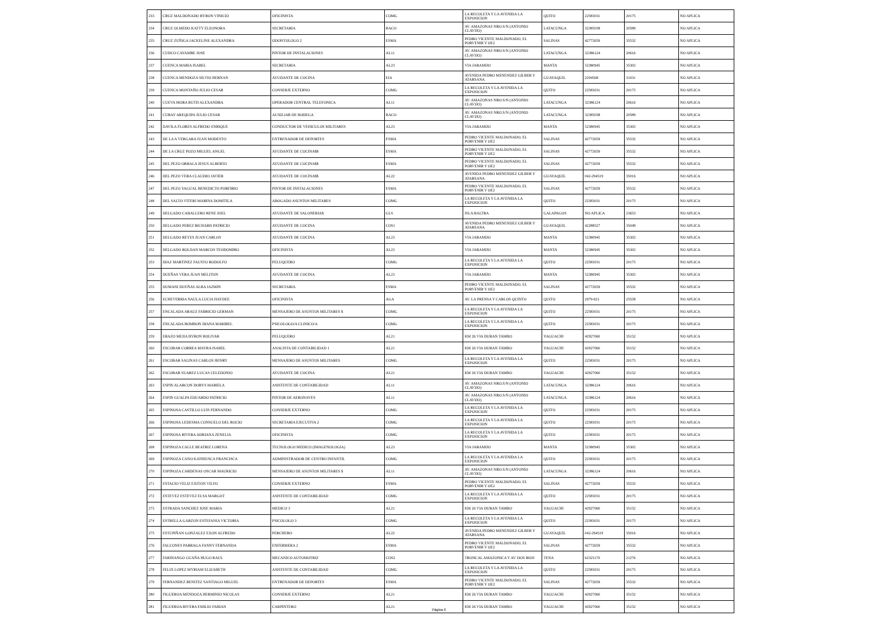| 233 | CRUZ MALDONADO BYRON VINICIO | OFICINISTA | COMG | LA RECOLETA Y LA AVENIDA LA EXPOSICION | QUITO | 22583031 | 20175 | NO APLICA |
| 234 | CRUZ OLMEDO KATTY ELEONORA | SECRETARIA | BACO | AV. AMAZONAS NRO.S/N (ANTONIO CLAVIJO) | LATACUNGA | 32385038 | 20589 | NO APLICA |
| 235 | CRUZ ZUÑIGA JACKELINE ALEXANDRA | ODONTOLOGO 2 | ESMA | PEDRO VICENTE MALDONADO, EL PORVENIR Y OE2 | SALINAS | 42772659 | 35532 | NO APLICA |
| 236 | CUDCO CAYAMBE JOSE | PINTOR DE INSTALACIONES | AL11 | AV. AMAZONAS NRO.S/N (ANTONIO CLAVIJO) | LATACUNGA | 32386124 | 20616 | NO APLICA |
| 237 | CUENCA MARIA ISABEL | SECRETARIA | AL23 | VIA JARAMIJO | MANTA | 52380945 | 35302 | NO APLICA |
| 238 | CUENCA MENDOZA SILVIO HERNAN | AYUDANTE DE COCINA | EIA | AVENIDA PEDRO MENENDEZ GILBER Y ATARSANA | GUAYAQUIL | 2294568 | 31031 | NO APLICA |
| 239 | CUENCA MONTAÑO JULIO CESAR | CONSERJE EXTERNO | COMG | LA RECOLETA Y LA AVENIDA LA EXPOSICION | QUITO | 22583031 | 20175 | NO APLICA |
| 240 | CUEVA MORA RUTH ALEXANDRA | OPERADOR CENTRAL TELEFONICA | AL11 | AV. AMAZONAS NRO.S/N (ANTONIO CLAVIJO) | LATACUNGA | 32386124 | 20616 | NO APLICA |
| 241 | CURAY AREQUIPA JULIO CESAR | AUXILIAR DE BODEGA | BACO | AV. AMAZONAS NRO.S/N (ANTONIO CLAVIJO) | LATACUNGA | 32385038 | 20589 | NO APLICA |
| 242 | DAVILA FLORES ALFREDO ENRIQUE | CONDUCTOR DE VEHICULOS MILITARES | AL23 | VIA JARAMIJO | MANTA | 52380945 | 35302 | NO APLICA |
| 243 | DE LA A VERGARA JUAN MODESTO | ENTRENADOR DE DEPORTES | ESMA | PEDRO VICENTE MALDONADO, EL PORVENIR Y OE2 | SALINAS | 42772659 | 35532 | NO APLICA |
| 244 | DE LA CRUZ POZO MIGUEL ANGEL | AYUDANTE DE COCINA$$ | ESMA | PEDRO VICENTE MALDONADO, EL PORVENIR Y OE2 | SALINAS | 42772659 | 35532 | NO APLICA |
| 245 | DEL PEZO ORRALA JESUS ALBERTO | AYUDANTE DE COCINA$$ | ESMA | PEDRO VICENTE MALDONADO, EL PORVENIR Y OE2 | SALINAS | 42772659 | 35532 | NO APLICA |
| 246 | DEL PEZO VERA CLAUDIO JAVIER | AYUDANTE DE COCINA$$ | AL22 | AVENIDA PEDRO MENENDEZ GILBER Y ATARSANA | GUAYAQUIL | 042-294519 | 35016 | NO APLICA |
| 247 | DEL PEZO YAGUAL BENEDICTO PORFIRIO | PINTOR DE INSTALACIONES | ESMA | PEDRO VICENTE MALDONADO, EL PORVENIR Y OE2 | SALINAS | 42772659 | 35532 | NO APLICA |
| 248 | DEL SALTO VITERI MARINA DOMITILA | ABOGADO ASUNTOS MILITARES | COMG | LA RECOLETA Y LA AVENIDA LA EXPOSICION | QUITO | 22583031 | 20175 | NO APLICA |
| 249 | DELGADO CABALLERO RENE JOEL | AYUDANTE DE SALONERIA$ | GLS | ISLA BALTRA | GALAPAGOS | NO APLICA | 23653 | NO APLICA |
| 250 | DELGADO PEREZ RICHARD PATRICIO | AYUDANTE DE COCINA | COS1 | AVENIDA PEDRO MENENDEZ GILBER Y ATARSANA | GUAYAQUIL | 42288527 | 35049 | NO APLICA |
| 251 | DELGADO REYES JUAN CARLOS | AYUDANTE DE COCINA | AL23 | VIA JARAMIJO | MANTA | 52380945 | 35302 | NO APLICA |
| 252 | DELGADO ROLDAN MARCOS TEODOMIRO | OFICINISTA | AL23 | VIA JARAMIJO | MANTA | 52380945 | 35302 | NO APLICA |
| 253 | DIAZ MARTINEZ FAUSTO RODOLFO | PELUQUERO | COMG | LA RECOLETA Y LA AVENIDA LA EXPOSICION | QUITO | 22583031 | 20175 | NO APLICA |
| 254 | DUEÑAS VERA JUAN MELITON | AYUDANTE DE COCINA | AL23 | VIA JARAMIJO | MANTA | 52380945 | 35302 | NO APLICA |
| 255 | DUMANI DUEÑAS ALBA JAZMIN | SECRETARIA | ESMA | PEDRO VICENTE MALDONADO, EL PORVENIR Y OE2 | SALINAS | 42772659 | 35532 | NO APLICA |
| 256 | ECHEVERRIA NAULA LUCIA HAYDEE | OFICINISTA | AGA | AV. LA PRENSA Y CARLOS QUINTO | QUITO | 2979-921 | 25558 | NO APLICA |
| 257 | ENCALADA ARAUZ FABRICIO GERMAN | MENSAJERO DE ASUNTOS MILITARES $ | COMG | LA RECOLETA Y LA AVENIDA LA EXPOSICION | QUITO | 22583031 | 20175 | NO APLICA |
| 258 | ENCALADA BOMBON DIANA MARIBEL | PSICOLOGO/A CLINICO/A | COMG | LA RECOLETA Y LA AVENIDA LA EXPOSICION | QUITO | 22583031 | 20175 | NO APLICA |
| 259 | ERAZO MEJIA BYRON BOLIVAR | PELUQUERO | AL21 | KM 26 VIA DURAN TAMBO | YAGUACHI | 42927060 | 35152 | NO APLICA |
| 260 | ESCOBAR CORREA MAYRA ISABEL | ANALISTA DE CONTABILIDAD 1 | AL21 | KM 26 VIA DURAN TAMBO | YAGUACHI | 42927060 | 35152 | NO APLICA |
| 261 | ESCOBAR SALINAS CARLOS HENRY | MENSAJERO DE ASUNTOS MILITARES | COMG | LA RECOLETA Y LA AVENIDA LA EXPOSICION | QUITO | 22583031 | 20175 | NO APLICA |
| 262 | ESCOBAR SUAREZ LUCAS CELEDONIO | AYUDANTE DE COCINA | AL21 | KM 26 VIA DURAN TAMBO | YAGUACHI | 42927060 | 35152 | NO APLICA |
| 263 | ESPIN ALARCON DORYS MARIELA | ASISTENTE DE CONTABILIDAD | AL11 | AV. AMAZONAS NRO.S/N (ANTONIO CLAVIJO) | LATACUNGA | 32386124 | 20616 | NO APLICA |
| 264 | ESPIN GUALPA EDUARDO PATRICIO | PINTOR DE AERONAVES | AL11 | AV. AMAZONAS NRO.S/N (ANTONIO CLAVIJO) | LATACUNGA | 32386124 | 20616 | NO APLICA |
| 265 | ESPINOSA CASTILLO LUIS FERNANDO | CONSERJE EXTERNO | COMG | LA RECOLETA Y LA AVENIDA LA EXPOSICION | QUITO | 22583031 | 20175 | NO APLICA |
| 266 | ESPINOSA LEDESMA CONSUELO DEL ROCIO | SECRETARIA EJECUTIVA 2 | COMG | LA RECOLETA Y LA AVENIDA LA EXPOSICION | QUITO | 22583031 | 20175 | NO APLICA |
| 267 | ESPINOSA RIVERA ADRIANA ZENELIA | OFICINISTA | COMG | LA RECOLETA Y LA AVENIDA LA EXPOSICION | QUITO | 22583031 | 20175 | NO APLICA |
| 268 | ESPINOZA CALLE BEATRIZ LORENA | TECNOLOGO MEDICO (IMAGENOLOGIA) | AL23 | VIA JARAMIJO | MANTA | 52380945 | 35302 | NO APLICA |
| 269 | ESPINOZA CANO KATHIUSCA FRANCISCA | ADMINISTRADOR DE CENTRO INFANTIL | COMG | LA RECOLETA Y LA AVENIDA LA EXPOSICION | QUITO | 22583031 | 20175 | NO APLICA |
| 270 | ESPINOZA CARDENAS OSCAR MAURICIO | MENSAJERO DE ASUNTOS MILITARES $ | AL11 | AV. AMAZONAS NRO.S/N (ANTONIO CLAVIJO) | LATACUNGA | 32386124 | 20616 | NO APLICA |
| 271 | ESTACIO VELIZ EXITON VILFO | CONSERJE EXTERNO | ESMA | PEDRO VICENTE MALDONADO, EL PORVENIR Y OE2 | SALINAS | 42772659 | 35532 | NO APLICA |
| 272 | ESTEVEZ ESTEVEZ ELSA MARGOT | ASISTENTE DE CONTABILIDAD | COMG | LA RECOLETA Y LA AVENIDA LA EXPOSICION | QUITO | 22583031 | 20175 | NO APLICA |
| 273 | ESTRADA SANCHEZ JOSE MARIA | MEDICO 3 | AL21 | KM 26 VIA DURAN TAMBO | YAGUACHI | 42927060 | 35152 | NO APLICA |
| 274 | ESTRELLA GARZON ESTEFANIA VICTORIA | PSICOLOGO 3 | COMG | LA RECOLETA Y LA AVENIDA LA EXPOSICION | QUITO | 22583031 | 20175 | NO APLICA |
| 275 | ESTUPIÑAN GONZALEZ EXON ALFREDO | PERCHERO | AL22 | AVENIDA PEDRO MENENDEZ GILBER Y ATARSANA | GUAYAQUIL | 042-294519 | 35016 | NO APLICA |
| 276 | FALCONES PARRAGA FANNY FERNANDA | ENFERMERA 2 | ESMA | PEDRO VICENTE MALDONADO, EL PORVENIR Y OE2 | SALINAS | 42772659 | 35532 | NO APLICA |
| 277 | FARINANGO GUAÑA HUGO RAUL | MECANICO AUTOMOTRIZ | COS2 | TRONCAL AMAZONICA Y AV. DOS RIOS | TENA | 62323170 | 21276 | NO APLICA |
| 278 | FELIX LOPEZ MYRIAM ELIZABETH | ASISTENTE DE CONTABILIDAD | COMG | LA RECOLETA Y LA AVENIDA LA EXPOSICION | QUITO | 22583031 | 20175 | NO APLICA |
| 279 | FERNANDEZ BENITEZ SANTIAGO MIGUEL | ENTRENADOR DE DEPORTES | ESMA | PEDRO VICENTE MALDONADO, EL PORVENIR Y OE2 | SALINAS | 42772659 | 35532 | NO APLICA |
| 280 | FIGUEROA MENDOZA HERMINIO NICOLAS | CONSERJE EXTERNO | AL21 | KM 26 VIA DURAN TAMBO | YAGUACHI | 42927060 | 35152 | NO APLICA |
| 281 | FIGUEROA RIVERA EMILIO FABIAN | CARPINTERO | AL21 | KM 26 VIA DURAN TAMBO | YAGUACHI | 42927060 | 35152 | NO APLICA |
Página 6